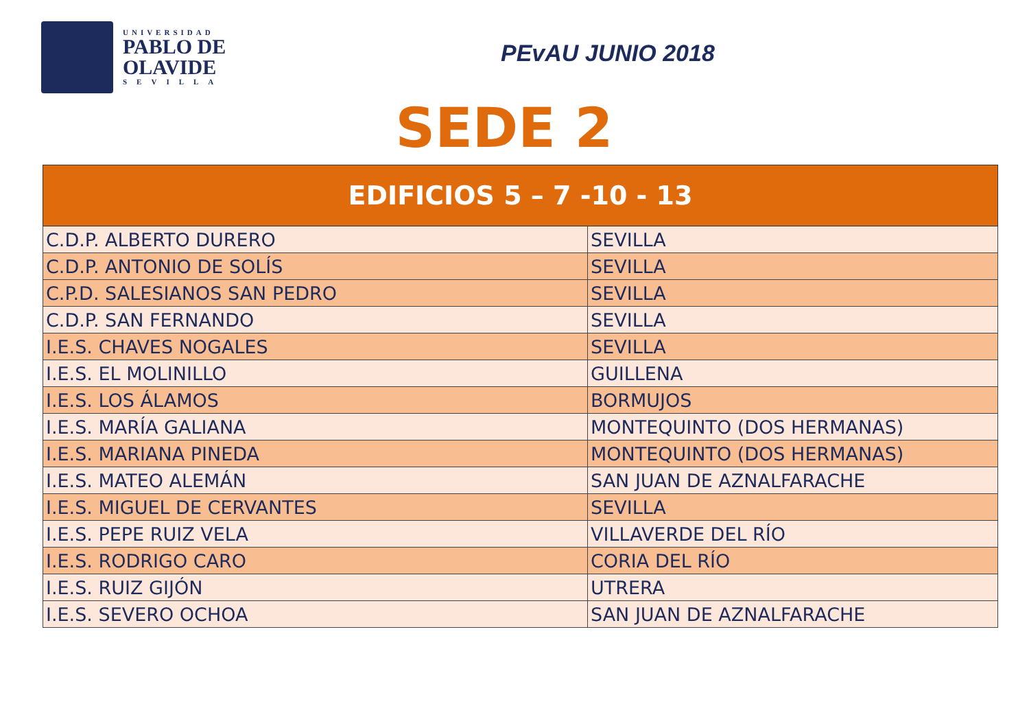UNIVERSIDAD
PABLO DE
OLAVIDE
SEVILLA
PEvAU JUNIO 2018
SEDE 2
| EDIFICIOS 5 – 7 -10 - 13 | |
| --- | --- |
| C.D.P. ALBERTO DURERO | SEVILLA |
| C.D.P. ANTONIO DE SOLÍS | SEVILLA |
| C.P.D. SALESIANOS SAN PEDRO | SEVILLA |
| C.D.P. SAN FERNANDO | SEVILLA |
| I.E.S. CHAVES NOGALES | SEVILLA |
| I.E.S. EL MOLINILLO | GUILLENA |
| I.E.S. LOS ÁLAMOS | BORMUJOS |
| I.E.S. MARÍA GALIANA | MONTEQUINTO (DOS HERMANAS) |
| I.E.S. MARIANA PINEDA | MONTEQUINTO (DOS HERMANAS) |
| I.E.S. MATEO ALEMÁN | SAN JUAN DE AZNALFARACHE |
| I.E.S. MIGUEL DE CERVANTES | SEVILLA |
| I.E.S. PEPE RUIZ VELA | VILLAVERDE DEL RÍO |
| I.E.S. RODRIGO CARO | CORIA DEL RÍO |
| I.E.S. RUIZ GIJÓN | UTRERA |
| I.E.S. SEVERO OCHOA | SAN JUAN DE AZNALFARACHE |